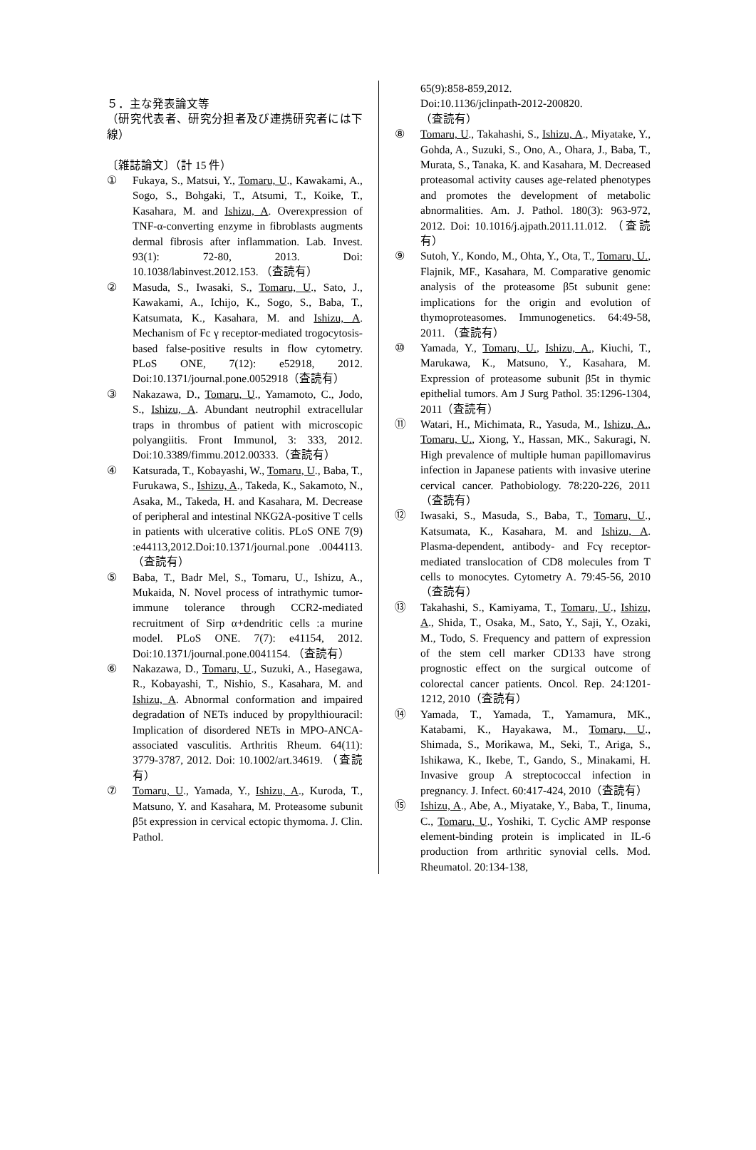５．主な発表論文等
（研究代表者、研究分担者及び連携研究者には下線）
〔雑誌論文〕（計 15 件）
① Fukaya, S., Matsui, Y., Tomaru, U., Kawakami, A., Sogo, S., Bohgaki, T., Atsumi, T., Koike, T., Kasahara, M. and Ishizu, A. Overexpression of TNF-α-converting enzyme in fibroblasts augments dermal fibrosis after inflammation. Lab. Invest. 93(1): 72-80, 2013. Doi: 10.1038/labinvest.2012.153. （査読有）
② Masuda, S., Iwasaki, S., Tomaru, U., Sato, J., Kawakami, A., Ichijo, K., Sogo, S., Baba, T., Katsumata, K., Kasahara, M. and Ishizu, A. Mechanism of Fc γ receptor-mediated trogocytosis-based false-positive results in flow cytometry. PLoS ONE, 7(12): e52918, 2012. Doi:10.1371/journal.pone.0052918（査読有）
③ Nakazawa, D., Tomaru, U., Yamamoto, C., Jodo, S., Ishizu, A. Abundant neutrophil extracellular traps in thrombus of patient with microscopic polyangiitis. Front Immunol, 3: 333, 2012. Doi:10.3389/fimmu.2012.00333.（査読有）
④ Katsurada, T., Kobayashi, W., Tomaru, U., Baba, T., Furukawa, S., Ishizu, A., Takeda, K., Sakamoto, N., Asaka, M., Takeda, H. and Kasahara, M. Decrease of peripheral and intestinal NKG2A-positive T cells in patients with ulcerative colitis. PLoS ONE 7(9) :e44113,2012.Doi:10.1371/journal.pone .0044113. （査読有）
⑤ Baba, T., Badr Mel, S., Tomaru, U., Ishizu, A., Mukaida, N. Novel process of intrathymic tumor-immune tolerance through CCR2-mediated recruitment of Sirp α+dendritic cells :a murine model. PLoS ONE. 7(7): e41154, 2012. Doi:10.1371/journal.pone.0041154. （査読有）
⑥ Nakazawa, D., Tomaru, U., Suzuki, A., Hasegawa, R., Kobayashi, T., Nishio, S., Kasahara, M. and Ishizu, A. Abnormal conformation and impaired degradation of NETs induced by propylthiouracil: Implication of disordered NETs in MPO-ANCA-associated vasculitis. Arthritis Rheum. 64(11): 3779-3787, 2012. Doi: 10.1002/art.34619. （査読有）
⑦ Tomaru, U., Yamada, Y., Ishizu, A., Kuroda, T., Matsuno, Y. and Kasahara, M. Proteasome subunit β5t expression in cervical ectopic thymoma. J. Clin. Pathol.
65(9):858-859,2012.
Doi:10.1136/jclinpath-2012-200820.
（査読有）
⑧ Tomaru, U., Takahashi, S., Ishizu, A., Miyatake, Y., Gohda, A., Suzuki, S., Ono, A., Ohara, J., Baba, T., Murata, S., Tanaka, K. and Kasahara, M. Decreased proteasomal activity causes age-related phenotypes and promotes the development of metabolic abnormalities. Am. J. Pathol. 180(3): 963-972, 2012. Doi: 10.1016/j.ajpath.2011.11.012. （査読有）
⑨ Sutoh, Y., Kondo, M., Ohta, Y., Ota, T., Tomaru, U., Flajnik, MF., Kasahara, M. Comparative genomic analysis of the proteasome β5t subunit gene: implications for the origin and evolution of thymoproteasomes. Immunogenetics. 64:49-58, 2011. （査読有）
⑩ Yamada, Y., Tomaru, U., Ishizu, A., Kiuchi, T., Marukawa, K., Matsuno, Y., Kasahara, M. Expression of proteasome subunit β5t in thymic epithelial tumors. Am J Surg Pathol. 35:1296-1304, 2011（査読有）
⑪ Watari, H., Michimata, R., Yasuda, M., Ishizu, A., Tomaru, U., Xiong, Y., Hassan, MK., Sakuragi, N. High prevalence of multiple human papillomavirus infection in Japanese patients with invasive uterine cervical cancer. Pathobiology. 78:220-226, 2011（査読有）
⑫ Iwasaki, S., Masuda, S., Baba, T., Tomaru, U., Katsumata, K., Kasahara, M. and Ishizu, A. Plasma-dependent, antibody- and Fcγ receptor-mediated translocation of CD8 molecules from T cells to monocytes. Cytometry A. 79:45-56, 2010（査読有）
⑬ Takahashi, S., Kamiyama, T., Tomaru, U., Ishizu, A., Shida, T., Osaka, M., Sato, Y., Saji, Y., Ozaki, M., Todo, S. Frequency and pattern of expression of the stem cell marker CD133 have strong prognostic effect on the surgical outcome of colorectal cancer patients. Oncol. Rep. 24:1201-1212, 2010（査読有）
⑭ Yamada, T., Yamada, T., Yamamura, MK., Katabami, K., Hayakawa, M., Tomaru, U., Shimada, S., Morikawa, M., Seki, T., Ariga, S., Ishikawa, K., Ikebe, T., Gando, S., Minakami, H. Invasive group A streptococcal infection in pregnancy. J. Infect. 60:417-424, 2010（査読有）
⑮ Ishizu, A., Abe, A., Miyatake, Y., Baba, T., Iinuma, C., Tomaru, U., Yoshiki, T. Cyclic AMP response element-binding protein is implicated in IL-6 production from arthritic synovial cells. Mod. Rheumatol. 20:134-138,